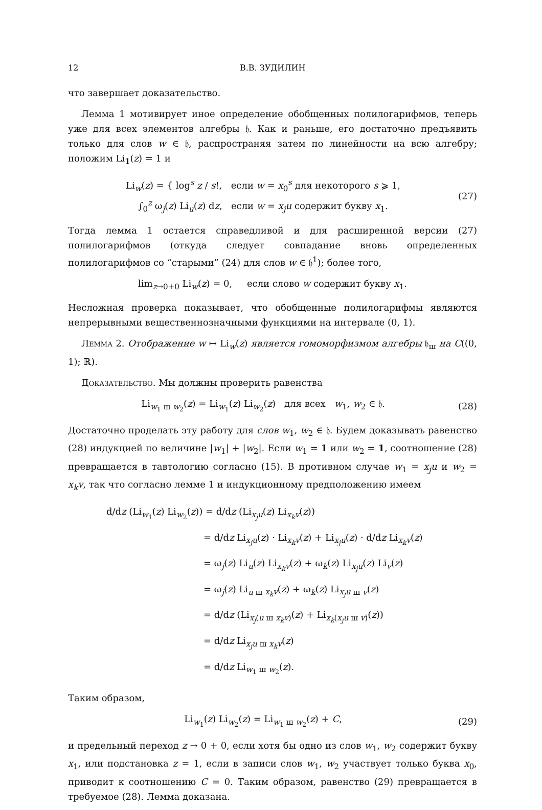12 В.В. ЗУДИЛИН
что завершает доказательство.
Лемма 1 мотивирует иное определение обобщенных полилогарифмов, теперь уже для всех элементов алгебры 𝔥. Как и раньше, его достаточно предъявить только для слов w ∈ 𝔥, распространяя затем по линейности на всю алгебру; положим Li<sub>1</sub>(z) = 1 и
Li<sub>w</sub>(z) = { log<sup>s</sup> z / s!, если w = x<sub>0</sub><sup>s</sup> для некоторого s ⩾ 1,
∫<sub>0</sub><sup>z</sup> ω<sub>j</sub>(z) Li<sub>u</sub>(z) dz, если w = x<sub>j</sub>u содержит букву x<sub>1</sub>.
(27)
Тогда лемма 1 остается справедливой и для расширенной версии (27) полилогарифмов (откуда следует совпадание вновь определенных полилогарифмов со “старыми” (24) для слов w ∈ 𝔥<sup>1</sup>); более того,
lim<sub>z→0+0</sub> Li<sub>w</sub>(z) = 0, если слово w содержит букву x<sub>1</sub>.
Несложная проверка показывает, что обобщенные полилогарифмы являются непрерывными вещественнозначными функциями на интервале (0, 1).
Лемма 2. Отображение w ↦ Li<sub>w</sub>(z) является гомоморфизмом алгебры 𝔥<sub>ш</sub> на C((0, 1); ℝ).
Доказательство. Мы должны проверить равенства
Li<sub>w<sub>1</sub> ш w<sub>2</sub></sub>(z) = Li<sub>w<sub>1</sub></sub>(z) Li<sub>w<sub>2</sub></sub>(z) для всех w<sub>1</sub>, w<sub>2</sub> ∈ 𝔥.
(28)
Достаточно проделать эту работу для слов w<sub>1</sub>, w<sub>2</sub> ∈ 𝔥. Будем доказывать равенство (28) индукцией по величине |w<sub>1</sub>| + |w<sub>2</sub>|. Если w<sub>1</sub> = 1 или w<sub>2</sub> = 1, соотношение (28) превращается в тавтологию согласно (15). В противном случае w<sub>1</sub> = x<sub>j</sub>u и w<sub>2</sub> = x<sub>k</sub>v, так что согласно лемме 1 и индукционному предположению имеем
d/dz (Li<sub>w<sub>1</sub></sub>(z) Li<sub>w<sub>2</sub></sub>(z)) = d/dz (Li<sub>x<sub>j</sub>u</sub>(z) Li<sub>x<sub>k</sub>v</sub>(z))
= d/dz Li<sub>x<sub>j</sub>u</sub>(z) · Li<sub>x<sub>k</sub>v</sub>(z) + Li<sub>x<sub>j</sub>u</sub>(z) · d/dz Li<sub>x<sub>k</sub>v</sub>(z)
= ω<sub>j</sub>(z) Li<sub>u</sub>(z) Li<sub>x<sub>k</sub>v</sub>(z) + ω<sub>k</sub>(z) Li<sub>x<sub>j</sub>u</sub>(z) Li<sub>v</sub>(z)
= ω<sub>j</sub>(z) Li<sub>u ш x<sub>k</sub>v</sub>(z) + ω<sub>k</sub>(z) Li<sub>x<sub>j</sub>u ш v</sub>(z)
= d/dz (Li<sub>x<sub>j</sub>(u ш x<sub>k</sub>v)</sub>(z) + Li<sub>x<sub>k</sub>(x<sub>j</sub>u ш v)</sub>(z))
= d/dz Li<sub>x<sub>j</sub>u ш x<sub>k</sub>v</sub>(z)
= d/dz Li<sub>w<sub>1</sub> ш w<sub>2</sub></sub>(z).
Таким образом,
Li<sub>w<sub>1</sub></sub>(z) Li<sub>w<sub>2</sub></sub>(z) = Li<sub>w<sub>1</sub> ш w<sub>2</sub></sub>(z) + C,
(29)
и предельный переход z → 0 + 0, если хотя бы одно из слов w<sub>1</sub>, w<sub>2</sub> содержит букву x<sub>1</sub>, или подстановка z = 1, если в записи слов w<sub>1</sub>, w<sub>2</sub> участвует только буква x<sub>0</sub>, приводит к соотношению C = 0. Таким образом, равенство (29) превращается в требуемое (28). Лемма доказана.